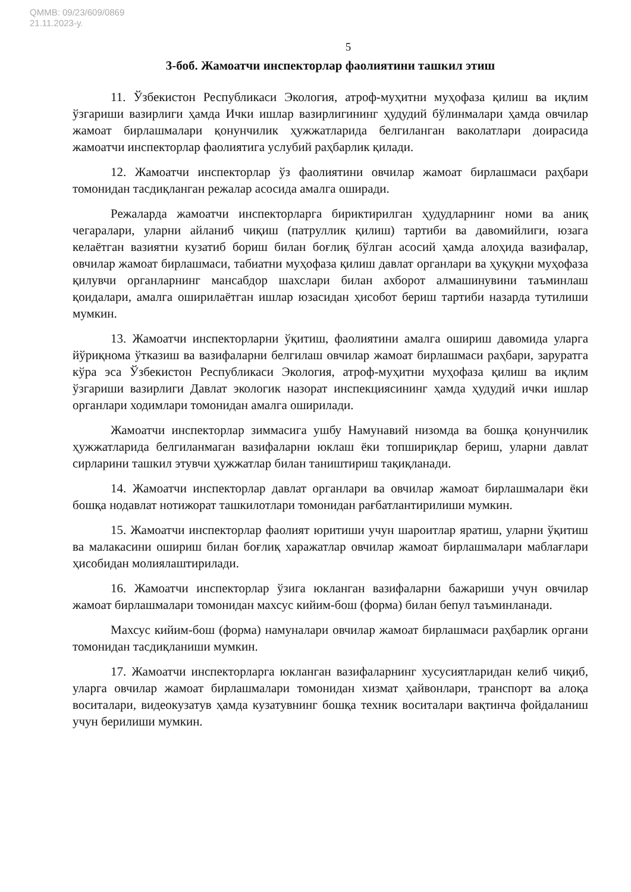QMMB: 09/23/609/0869
21.11.2023-у.
5
3-боб. Жамоатчи инспекторлар фаолиятини ташкил этиш
11. Ўзбекистон Республикаси Экология, атроф-муҳитни муҳофаза қилиш ва иқлим ўзгариши вазирлиги ҳамда Ички ишлар вазирлигининг ҳудудий бўлинмалари ҳамда овчилар жамоат бирлашмалари қонунчилик ҳужжатларида белгиланган ваколатлари доирасида жамоатчи инспекторлар фаолиятига услубий раҳбарлик қилади.
12. Жамоатчи инспекторлар ўз фаолиятини овчилар жамоат бирлашмаси раҳбари томонидан тасдиқланган режалар асосида амалга оширади.
Режаларда жамоатчи инспекторларга бириктирилган ҳудудларнинг номи ва аниқ чегаралари, уларни айланиб чиқиш (патруллик қилиш) тартиби ва давомийлиги, юзага келаётган вазиятни кузатиб бориш билан боғлиқ бўлган асосий ҳамда алоҳида вазифалар, овчилар жамоат бирлашмаси, табиатни муҳофаза қилиш давлат органлари ва ҳуқуқни муҳофаза қилувчи органларнинг мансабдор шахслари билан ахборот алмашинувини таъминлаш қоидалари, амалга оширилаётган ишлар юзасидан ҳисобот бериш тартиби назарда тутилиши мумкин.
13. Жамоатчи инспекторларни ўқитиш, фаолиятини амалга ошириш давомида уларга йўриқнома ўтказиш ва вазифаларни белгилаш овчилар жамоат бирлашмаси раҳбари, заруратга кўра эса Ўзбекистон Республикаси Экология, атроф-муҳитни муҳофаза қилиш ва иқлим ўзгариши вазирлиги Давлат экологик назорат инспекциясининг ҳамда ҳудудий ички ишлар органлари ходимлари томонидан амалга оширилади.
Жамоатчи инспекторлар зиммасига ушбу Намунавий низомда ва бошқа қонунчилик ҳужжатларида белгиланмаган вазифаларни юклаш ёки топшириқлар бериш, уларни давлат сирларини ташкил этувчи ҳужжатлар билан таништириш тақиқланади.
14. Жамоатчи инспекторлар давлат органлари ва овчилар жамоат бирлашмалари ёки бошқа нодавлат нотижорат ташкилотлари томонидан рағбатлантирилиши мумкин.
15. Жамоатчи инспекторлар фаолият юритиши учун шароитлар яратиш, уларни ўқитиш ва малакасини ошириш билан боғлиқ харажатлар овчилар жамоат бирлашмалари маблағлари ҳисобидан молиялаштирилади.
16. Жамоатчи инспекторлар ўзига юкланган вазифаларни бажариши учун овчилар жамоат бирлашмалари томонидан махсус кийим-бош (форма) билан бепул таъминланади.
Махсус кийим-бош (форма) намуналари овчилар жамоат бирлашмаси раҳбарлик органи томонидан тасдиқланиши мумкин.
17. Жамоатчи инспекторларга юкланган вазифаларнинг хусусиятларидан келиб чиқиб, уларга овчилар жамоат бирлашмалари томонидан хизмат ҳайвонлари, транспорт ва алоқа воситалари, видеокузатув ҳамда кузатувнинг бошқа техник воситалари вақтинча фойдаланиш учун берилиши мумкин.